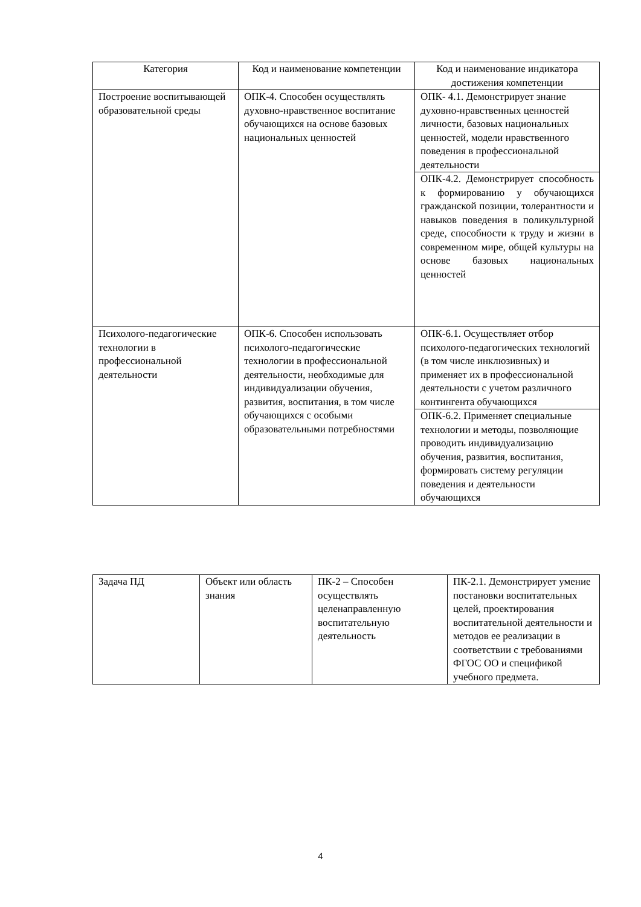| Категория | Код и наименование компетенции | Код и наименование индикатора достижения компетенции |
| --- | --- | --- |
| Построение воспитывающей образовательной среды | ОПК-4. Способен осуществлять духовно-нравственное воспитание обучающихся на основе базовых национальных ценностей | ОПК- 4.1. Демонстрирует знание духовно-нравственных ценностей личности, базовых национальных ценностей, модели нравственного поведения в профессиональной деятельности |
| | | ОПК-4.2. Демонстрирует способность к формированию у обучающихся гражданской позиции, толерантности и навыков поведения в поликультурной среде, способности к труду и жизни в современном мире, общей культуры на основе базовых национальных ценностей |
| Психолого-педагогические технологии в профессиональной деятельности | ОПК-6. Способен использовать психолого-педагогические технологии в профессиональной деятельности, необходимые для индивидуализации обучения, развития, воспитания, в том числе обучающихся с особыми образовательными потребностями | ОПК-6.1. Осуществляет отбор психолого-педагогических технологий (в том числе инклюзивных) и применяет их в профессиональной деятельности с учетом различного контингента обучающихся |
| | | ОПК-6.2. Применяет специальные технологии и методы, позволяющие проводить индивидуализацию обучения, развития, воспитания, формировать систему регуляции поведения и деятельности обучающихся |
| Задача ПД | Объект или область знания | ПК-2 – Способен осуществлять целенаправленную воспитательную деятельность | ПК-2.1. Демонстрирует умение постановки воспитательных целей, проектирования воспитательной деятельности и методов ее реализации в соответствии с требованиями ФГОС ОО и спецификой учебного предмета. |
4